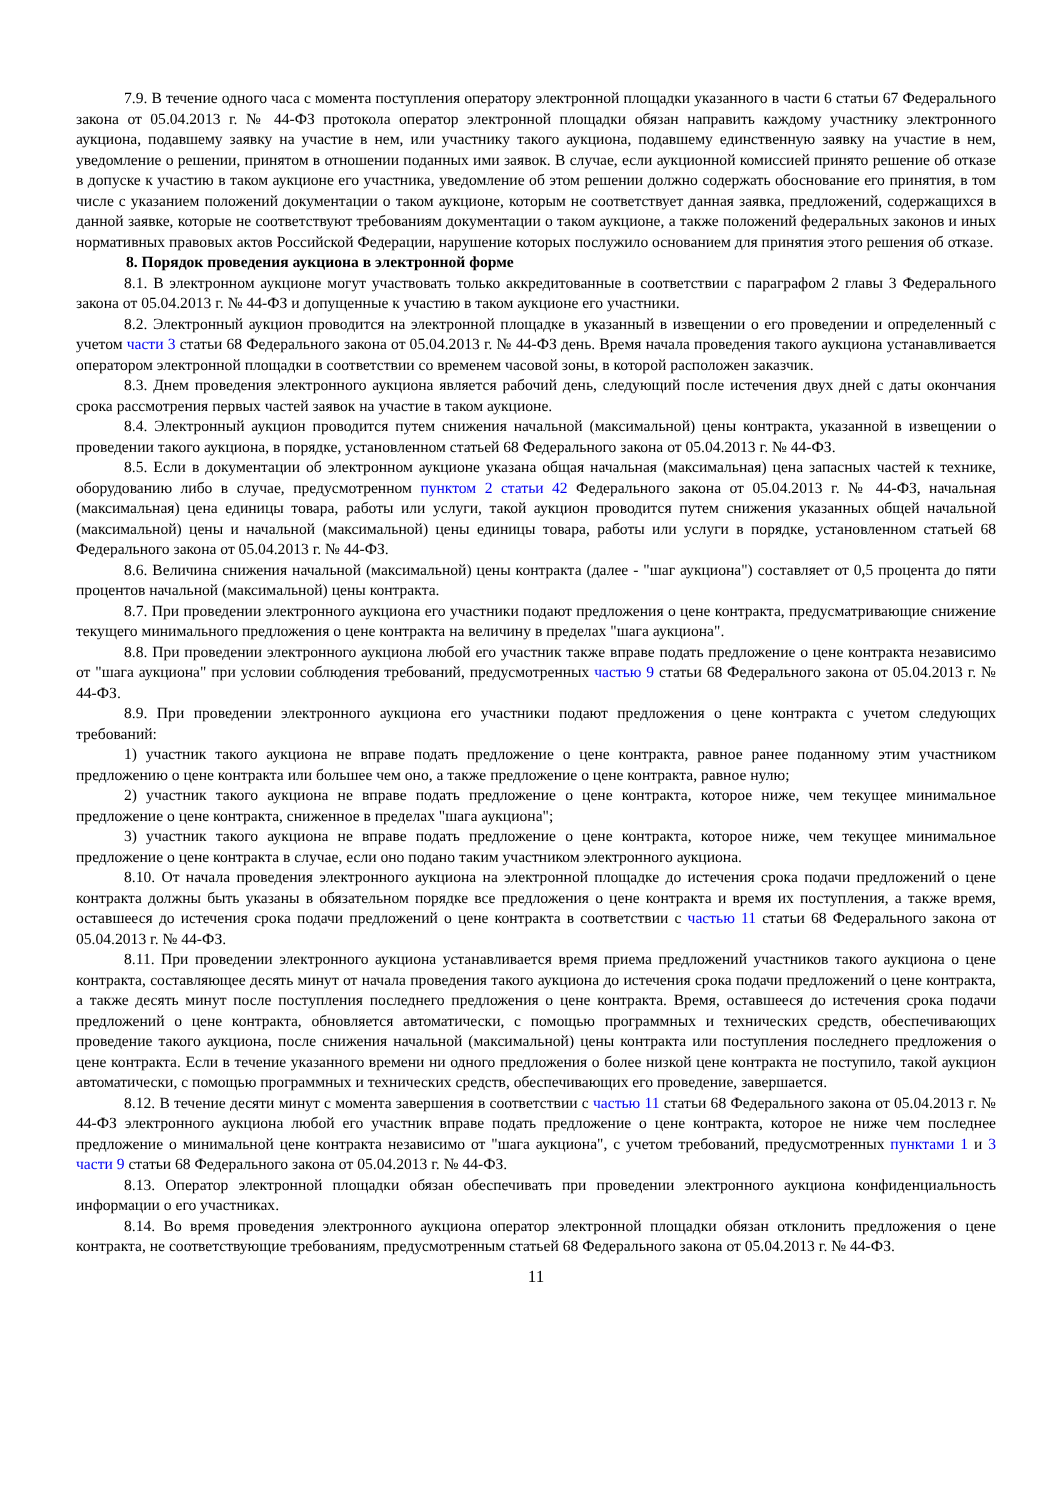7.9. В течение одного часа с момента поступления оператору электронной площадки указанного в части 6 статьи 67 Федерального закона от 05.04.2013 г. № 44-ФЗ протокола оператор электронной площадки обязан направить каждому участнику электронного аукциона, подавшему заявку на участие в нем, или участнику такого аукциона, подавшему единственную заявку на участие в нем, уведомление о решении, принятом в отношении поданных ими заявок. В случае, если аукционной комиссией принято решение об отказе в допуске к участию в таком аукционе его участника, уведомление об этом решении должно содержать обоснование его принятия, в том числе с указанием положений документации о таком аукционе, которым не соответствует данная заявка, предложений, содержащихся в данной заявке, которые не соответствуют требованиям документации о таком аукционе, а также положений федеральных законов и иных нормативных правовых актов Российской Федерации, нарушение которых послужило основанием для принятия этого решения об отказе.
8. Порядок проведения аукциона в электронной форме
8.1. В электронном аукционе могут участвовать только аккредитованные в соответствии с параграфом 2 главы 3 Федерального закона от 05.04.2013 г. № 44-ФЗ и допущенные к участию в таком аукционе его участники.
8.2. Электронный аукцион проводится на электронной площадке в указанный в извещении о его проведении и определенный с учетом части 3 статьи 68 Федерального закона от 05.04.2013 г. № 44-ФЗ день. Время начала проведения такого аукциона устанавливается оператором электронной площадки в соответствии со временем часовой зоны, в которой расположен заказчик.
8.3. Днем проведения электронного аукциона является рабочий день, следующий после истечения двух дней с даты окончания срока рассмотрения первых частей заявок на участие в таком аукционе.
8.4. Электронный аукцион проводится путем снижения начальной (максимальной) цены контракта, указанной в извещении о проведении такого аукциона, в порядке, установленном статьей 68 Федерального закона от 05.04.2013 г. № 44-ФЗ.
8.5. Если в документации об электронном аукционе указана общая начальная (максимальная) цена запасных частей к технике, оборудованию либо в случае, предусмотренном пунктом 2 статьи 42 Федерального закона от 05.04.2013 г. № 44-ФЗ, начальная (максимальная) цена единицы товара, работы или услуги, такой аукцион проводится путем снижения указанных общей начальной (максимальной) цены и начальной (максимальной) цены единицы товара, работы или услуги в порядке, установленном статьей 68 Федерального закона от 05.04.2013 г. № 44-ФЗ.
8.6. Величина снижения начальной (максимальной) цены контракта (далее - "шаг аукциона") составляет от 0,5 процента до пяти процентов начальной (максимальной) цены контракта.
8.7. При проведении электронного аукциона его участники подают предложения о цене контракта, предусматривающие снижение текущего минимального предложения о цене контракта на величину в пределах "шага аукциона".
8.8. При проведении электронного аукциона любой его участник также вправе подать предложение о цене контракта независимо от "шага аукциона" при условии соблюдения требований, предусмотренных частью 9 статьи 68 Федерального закона от 05.04.2013 г. № 44-ФЗ.
8.9. При проведении электронного аукциона его участники подают предложения о цене контракта с учетом следующих требований:
1) участник такого аукциона не вправе подать предложение о цене контракта, равное ранее поданному этим участником предложению о цене контракта или большее чем оно, а также предложение о цене контракта, равное нулю;
2) участник такого аукциона не вправе подать предложение о цене контракта, которое ниже, чем текущее минимальное предложение о цене контракта, сниженное в пределах "шага аукциона";
3) участник такого аукциона не вправе подать предложение о цене контракта, которое ниже, чем текущее минимальное предложение о цене контракта в случае, если оно подано таким участником электронного аукциона.
8.10. От начала проведения электронного аукциона на электронной площадке до истечения срока подачи предложений о цене контракта должны быть указаны в обязательном порядке все предложения о цене контракта и время их поступления, а также время, оставшееся до истечения срока подачи предложений о цене контракта в соответствии с частью 11 статьи 68 Федерального закона от 05.04.2013 г. № 44-ФЗ.
8.11. При проведении электронного аукциона устанавливается время приема предложений участников такого аукциона о цене контракта, составляющее десять минут от начала проведения такого аукциона до истечения срока подачи предложений о цене контракта, а также десять минут после поступления последнего предложения о цене контракта. Время, оставшееся до истечения срока подачи предложений о цене контракта, обновляется автоматически, с помощью программных и технических средств, обеспечивающих проведение такого аукциона, после снижения начальной (максимальной) цены контракта или поступления последнего предложения о цене контракта. Если в течение указанного времени ни одного предложения о более низкой цене контракта не поступило, такой аукцион автоматически, с помощью программных и технических средств, обеспечивающих его проведение, завершается.
8.12. В течение десяти минут с момента завершения в соответствии с частью 11 статьи 68 Федерального закона от 05.04.2013 г. № 44-ФЗ электронного аукциона любой его участник вправе подать предложение о цене контракта, которое не ниже чем последнее предложение о минимальной цене контракта независимо от "шага аукциона", с учетом требований, предусмотренных пунктами 1 и 3 части 9 статьи 68 Федерального закона от 05.04.2013 г. № 44-ФЗ.
8.13. Оператор электронной площадки обязан обеспечивать при проведении электронного аукциона конфиденциальность информации о его участниках.
8.14. Во время проведения электронного аукциона оператор электронной площадки обязан отклонить предложения о цене контракта, не соответствующие требованиям, предусмотренным статьей 68 Федерального закона от 05.04.2013 г. № 44-ФЗ.
11